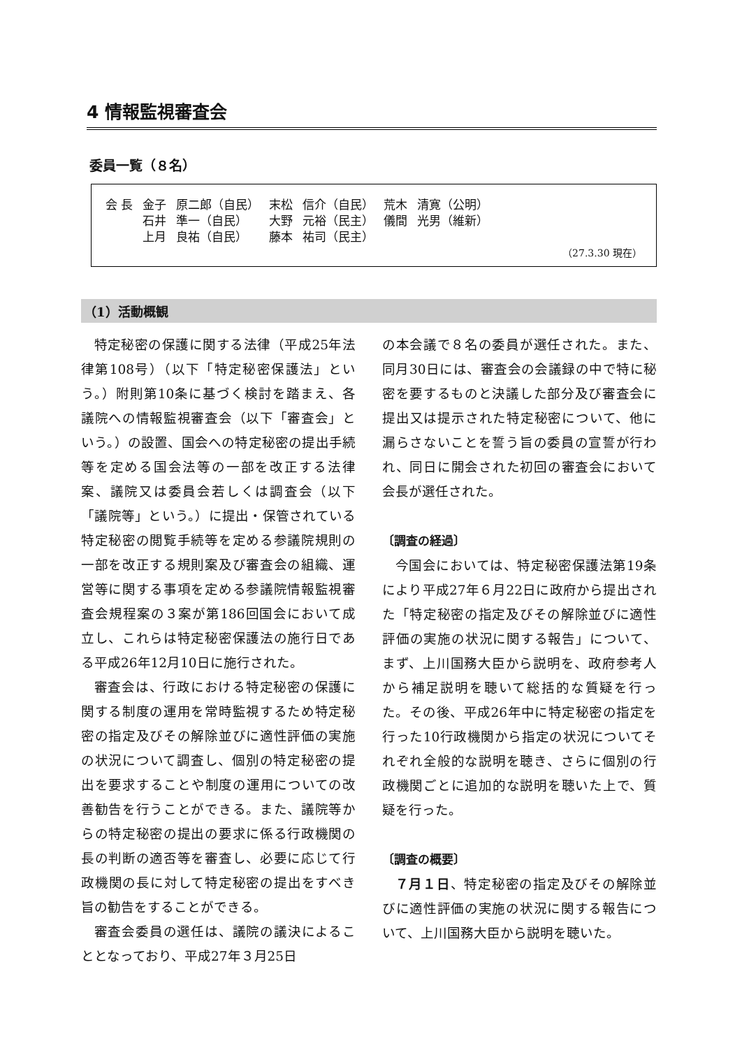4 情報監視審査会
委員一覧（８名）
| 会 長 | 金子 | 原二郎（自民） | 末松 | 信介（自民） | 荒木 | 清寛（公明） |
| | 石井 | 準一（自民） | 大野 | 元裕（民主） | 儀間 | 光男（維新） |
| | 上月 | 良祐（自民） | 藤本 | 祐司（民主） | | |
（27.3.30 現在）
（1）活動概観
特定秘密の保護に関する法律（平成25年法律第108号）（以下「特定秘密保護法」という。）附則第10条に基づく検討を踏まえ、各議院への情報監視審査会（以下「審査会」という。）の設置、国会への特定秘密の提出手続等を定める国会法等の一部を改正する法律案、議院又は委員会若しくは調査会（以下「議院等」という。）に提出・保管されている特定秘密の閲覧手続等を定める参議院規則の一部を改正する規則案及び審査会の組織、運営等に関する事項を定める参議院情報監視審査会規程案の３案が第186回国会において成立し、これらは特定秘密保護法の施行日である平成26年12月10日に施行された。
審査会は、行政における特定秘密の保護に関する制度の運用を常時監視するため特定秘密の指定及びその解除並びに適性評価の実施の状況について調査し、個別の特定秘密の提出を要求することや制度の運用についての改善勧告を行うことができる。また、議院等からの特定秘密の提出の要求に係る行政機関の長の判断の適否等を審査し、必要に応じて行政機関の長に対して特定秘密の提出をすべき旨の勧告をすることができる。
審査会委員の選任は、議院の議決によることとなっており、平成27年３月25日
の本会議で８名の委員が選任された。また、同月30日には、審査会の会議録の中で特に秘密を要するものと決議した部分及び審査会に提出又は提示された特定秘密について、他に漏らさないことを誓う旨の委員の宣誓が行われ、同日に開会された初回の審査会において会長が選任された。
〔調査の経過〕
今国会においては、特定秘密保護法第19条により平成27年６月22日に政府から提出された「特定秘密の指定及びその解除並びに適性評価の実施の状況に関する報告」について、まず、上川国務大臣から説明を、政府参考人から補足説明を聴いて総括的な質疑を行った。その後、平成26年中に特定秘密の指定を行った10行政機関から指定の状況についてそれぞれ全般的な説明を聴き、さらに個別の行政機関ごとに追加的な説明を聴いた上で、質疑を行った。
〔調査の概要〕
７月１日、特定秘密の指定及びその解除並びに適性評価の実施の状況に関する報告について、上川国務大臣から説明を聴いた。